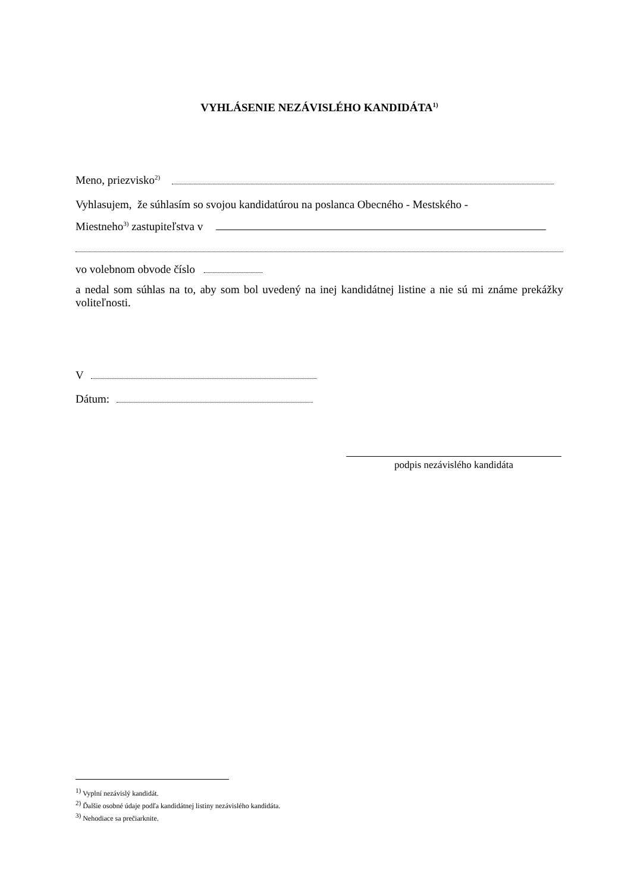VYHLÁSENIE NEZÁVISLÉHO KANDIDÁTA<sup>1)</sup>
Meno, priezvisko<sup>2)</sup>
Vyhlasujem, že súhlasím so svojou kandidatúrou na poslanca Obecného - Mestského -
Miestneho<sup>3)</sup> zastupiteľstva v
vo volebnom obvode číslo
a nedal som súhlas na to, aby som bol uvedený na inej kandidátnej listine a nie sú mi známe prekážky voliteľnosti.
V
Dátum:
podpis nezávislého kandidáta
<sup>1)</sup> Vyplní nezávislý kandidát.
<sup>2)</sup> Ďalšie osobné údaje podľa kandidátnej listiny nezávislého kandidáta.
<sup>3)</sup> Nehodiace sa prečiarknite.